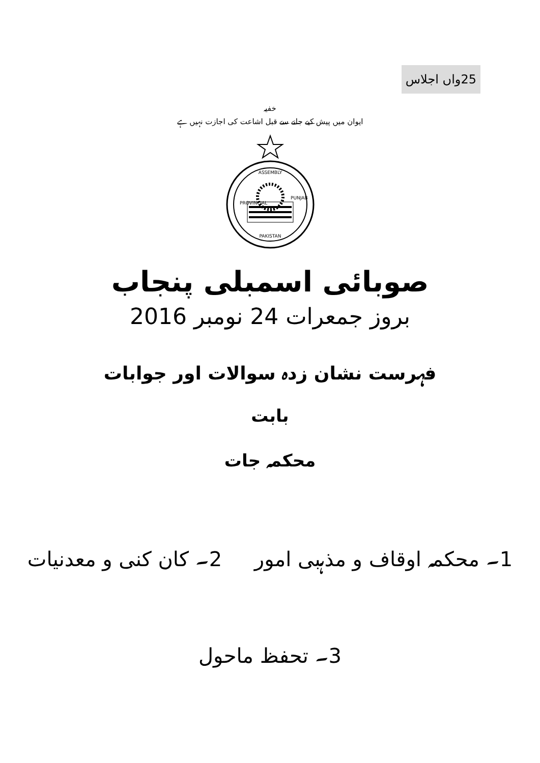25واں اجلاس
خفیہ
ایوان میں پیش کیے جانے سے قبل اشاعت کی اجازت نہیں ہے
ASSEMBLY
PROVINCIAL
PUNJAB
PAKISTAN
صوبائی اسمبلی پنجاب
بروز جمعرات 24 نومبر 2016
فہرست نشان زدہ سوالات اور جوابات
بابت
محکمہ جات
1۔ محکمہ اوقاف و مذہبی امور 2۔ کان کنی و معدنیات
3۔ تحفظ ماحول